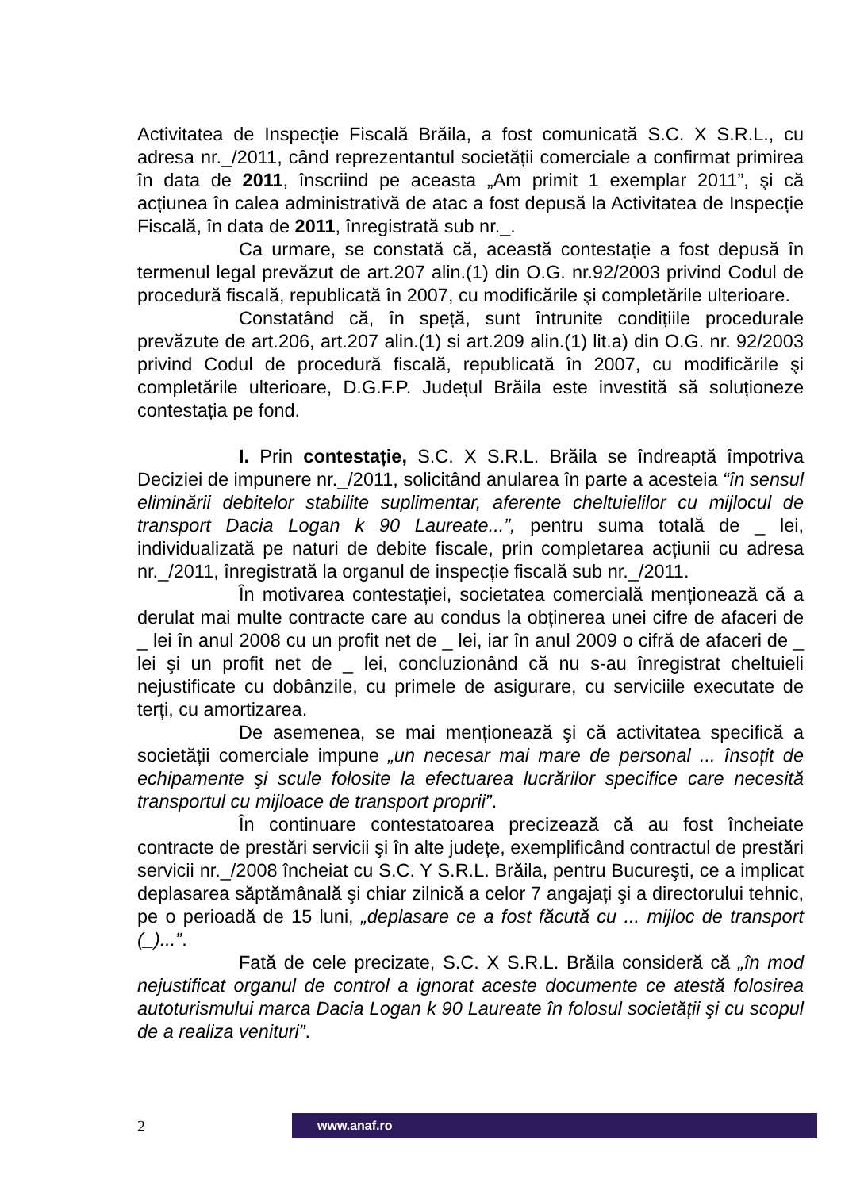Activitatea de Inspecție Fiscală Brăila, a fost comunicată S.C. X S.R.L., cu adresa nr._/2011, când reprezentantul societății comerciale a confirmat primirea în data de 2011, înscriind pe aceasta „Am primit 1 exemplar 2011”, şi că acțiunea în calea administrativă de atac a fost depusă la Activitatea de Inspecție Fiscală, în data de 2011, înregistrată sub nr._.
Ca urmare, se constată că, această contestație a fost depusă în termenul legal prevăzut de art.207 alin.(1) din O.G. nr.92/2003 privind Codul de procedură fiscală, republicată în 2007, cu modificările şi completările ulterioare.
Constatând că, în speță, sunt întrunite condițiile procedurale prevăzute de art.206, art.207 alin.(1) si art.209 alin.(1) lit.a) din O.G. nr. 92/2003 privind Codul de procedură fiscală, republicată în 2007, cu modificările şi completările ulterioare, D.G.F.P. Județul Brăila este investită să soluționeze contestația pe fond.
I. Prin contestație, S.C. X S.R.L. Brăila se îndreaptă împotriva Deciziei de impunere nr._/2011, solicitând anularea în parte a acesteia “în sensul eliminării debitelor stabilite suplimentar, aferente cheltuielilor cu mijlocul de transport Dacia Logan k 90 Laureate...”, pentru suma totală de _ lei, individualizată pe naturi de debite fiscale, prin completarea acțiunii cu adresa nr._/2011, înregistrată la organul de inspecție fiscală sub nr._/2011.
În motivarea contestației, societatea comercială menționează că a derulat mai multe contracte care au condus la obținerea unei cifre de afaceri de _ lei în anul 2008 cu un profit net de _ lei, iar în anul 2009 o cifră de afaceri de _ lei şi un profit net de _ lei, concluzionând că nu s-au înregistrat cheltuieli nejustificate cu dobânzile, cu primele de asigurare, cu serviciile executate de terți, cu amortizarea.
De asemenea, se mai menționează şi că activitatea specifică a societății comerciale impune „un necesar mai mare de personal ... însoțit de echipamente şi scule folosite la efectuarea lucrărilor specifice care necesită transportul cu mijloace de transport proprii”.
În continuare contestatoarea precizează că au fost încheiate contracte de prestări servicii şi în alte județe, exemplificând contractul de prestări servicii nr._/2008 încheiat cu S.C. Y S.R.L. Brăila, pentru Bucureşti, ce a implicat deplasarea săptămânală şi chiar zilnică a celor 7 angajați şi a directorului tehnic, pe o perioadă de 15 luni, „deplasare ce a fost făcută cu ... mijloc de transport (_)...”.
Fată de cele precizate, S.C. X S.R.L. Brăila consideră că „în mod nejustificat organul de control a ignorat aceste documente ce atestă folosirea autoturismului marca Dacia Logan k 90 Laureate în folosul societății şi cu scopul de a realiza venituri”.
2
www.anaf.ro